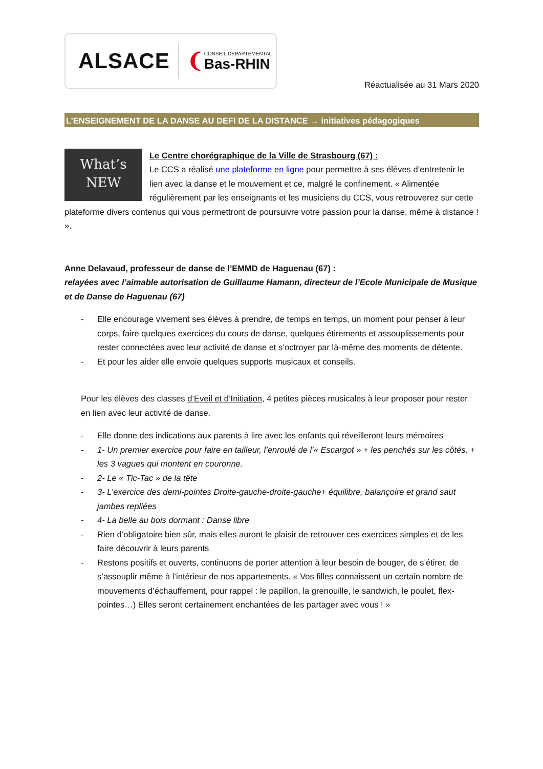ALSACE ❨
CONSEIL DÉPARTEMENTAL
Bas-RHIN
Réactualisée au 31 Mars 2020
L’ENSEIGNEMENT DE LA DANSE AU DEFI DE LA DISTANCE → initiatives pédagogiques
What’s
NEW
Le Centre chorégraphique de la Ville de Strasbourg (67) :
Le CCS a réalisé une plateforme en ligne pour permettre à ses élèves d’entretenir le lien avec la danse et le mouvement et ce, malgré le confinement. « Alimentée régulièrement par les enseignants et les musiciens du CCS, vous retrouverez sur cette plateforme divers contenus qui vous permettront de poursuivre votre passion pour la danse, même à distance ! ».
Anne Delavaud, professeur de danse de l’EMMD de Haguenau (67) :
relayées avec l’aimable autorisation de Guillaume Hamann, directeur de l’Ecole Municipale de Musique et de Danse de Haguenau (67)
- Elle encourage vivement ses élèves à prendre, de temps en temps, un moment pour penser à leur corps, faire quelques exercices du cours de danse, quelques étirements et assouplissements pour rester connectées avec leur activité de danse et s’octroyer par là-même des moments de détente.
- Et pour les aider elle envoie quelques supports musicaux et conseils.
Pour les élèves des classes d’Eveil et d’Initiation, 4 petites pièces musicales à leur proposer pour rester en lien avec leur activité de danse.
- Elle donne des indications aux parents à lire avec les enfants qui réveilleront leurs mémoires
- 1- Un premier exercice pour faire en tailleur, l’enroulé de l’« Escargot » + les penchés sur les côtés, + les 3 vagues qui montent en couronne.
- 2- Le « Tic-Tac » de la tête
- 3- L’exercice des demi-pointes Droite-gauche-droite-gauche+ équilibre, balançoire et grand saut jambes repliées
- 4- La belle au bois dormant : Danse libre
- Rien d’obligatoire bien sûr, mais elles auront le plaisir de retrouver ces exercices simples et de les faire découvrir à leurs parents
- Restons positifs et ouverts, continuons de porter attention à leur besoin de bouger, de s’étirer, de s’assouplir même à l’intérieur de nos appartements. « Vos filles connaissent un certain nombre de mouvements d’échauffement, pour rappel : le papillon, la grenouille, le sandwich, le poulet, flex-pointes…) Elles seront certainement enchantées de les partager avec vous ! »